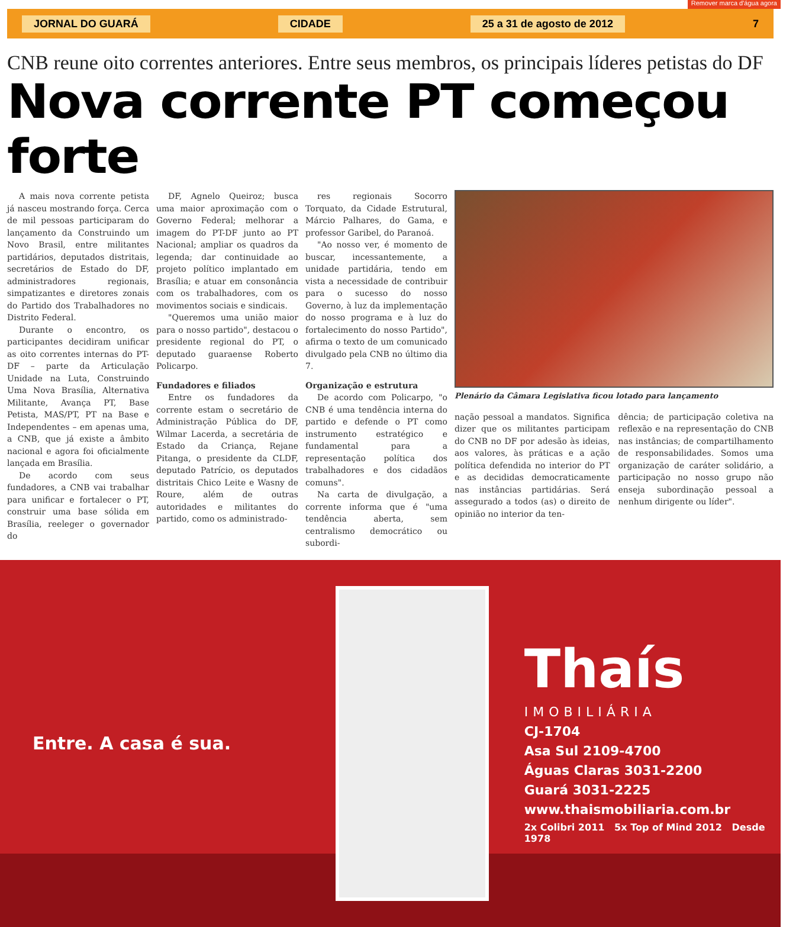JORNAL DO GUARÁ CIDADE 25 a 31 de agosto de 2012 7
Remover marca d'água agora
CNB reune oito correntes anteriores. Entre seus membros, os principais líderes petistas do DF
Nova corrente PT começou forte
A mais nova corrente petista já nasceu mostrando força. Cerca de mil pessoas participaram do lançamento da Construindo um Novo Brasil, entre militantes partidários, deputados distritais, secretários de Estado do DF, administradores regionais, simpatizantes e diretores zonais do Partido dos Trabalhadores no Distrito Federal.
Durante o encontro, os participantes decidiram unificar as oito correntes internas do PT-DF – parte da Articulação Unidade na Luta, Construindo Uma Nova Brasília, Alternativa Militante, Avança PT, Base Petista, MAS/PT, PT na Base e Independentes – em apenas uma, a CNB, que já existe a âmbito nacional e agora foi oficialmente lançada em Brasília.
De acordo com seus fundadores, a CNB vai trabalhar para unificar e fortalecer o PT, construir uma base sólida em Brasília, reeleger o governador do
DF, Agnelo Queiroz; busca uma maior aproximação com o Governo Federal; melhorar a imagem do PT-DF junto ao PT Nacional; ampliar os quadros da legenda; dar continuidade ao projeto político implantado em Brasília; e atuar em consonância com os trabalhadores, com os movimentos sociais e sindicais.
"Queremos uma união maior para o nosso partido", destacou o presidente regional do PT, o deputado guaraense Roberto Policarpo.
Fundadores e filiados
Entre os fundadores da corrente estam o secretário de Administração Pública do DF, Wilmar Lacerda, a secretária de Estado da Criança, Rejane Pitanga, o presidente da CLDF, deputado Patrício, os deputados distritais Chico Leite e Wasny de Roure, além de outras autoridades e militantes do partido, como os administrado-
res regionais Socorro Torquato, da Cidade Estrutural, Márcio Palhares, do Gama, e professor Garibel, do Paranoá.
"Ao nosso ver, é momento de buscar, incessantemente, a unidade partidária, tendo em vista a necessidade de contribuir para o sucesso do nosso Governo, à luz da implementação do nosso programa e à luz do fortalecimento do nosso Partido", afirma o texto de um comunicado divulgado pela CNB no último dia 7.
Organização e estrutura
De acordo com Policarpo, "o CNB é uma tendência interna do partido e defende o PT como instrumento estratégico e fundamental para a representação política dos trabalhadores e dos cidadãos comuns".
Na carta de divulgação, a corrente informa que é "uma tendência aberta, sem centralismo democrático ou subordi-
Plenário da Câmara Legislativa ficou lotado para lançamento
nação pessoal a mandatos. Significa dizer que os militantes participam do CNB no DF por adesão às ideias, aos valores, às práticas e a ação política defendida no interior do PT e as decididas democraticamente nas instâncias partidárias. Será assegurado a todos (as) o direito de opinião no interior da ten-
dência; de participação coletiva na reflexão e na representação do CNB nas instâncias; de compartilhamento de responsabilidades. Somos uma organização de caráter solidário, a participação no nosso grupo não enseja subordinação pessoal a nenhum dirigente ou líder".
Entre. A casa é sua.
Thaís
IMOBILIÁRIA
CJ-1704
Asa Sul 2109-4700
Águas Claras 3031-2200
Guará 3031-2225
www.thaismobiliaria.com.br
2x Colibri 2011 5x Top of Mind 2012 Desde 1978